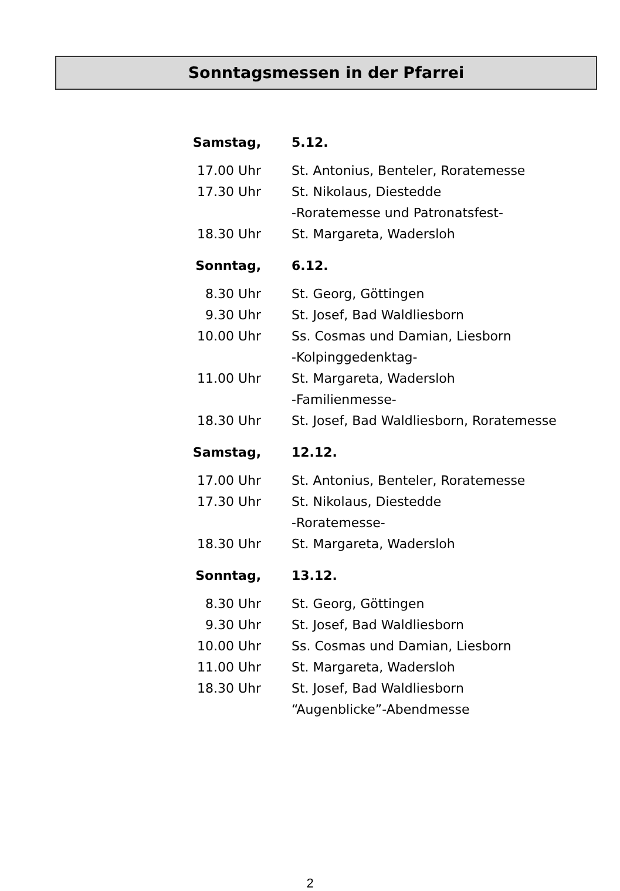Sonntagsmessen in der Pfarrei
| Samstag, | 5.12. |
| --- | --- |
| 17.00 Uhr | St. Antonius, Benteler, Roratemesse |
| 17.30 Uhr | St. Nikolaus, Diestedde -Roratemesse und Patronatsfest- |
| 18.30 Uhr | St. Margareta, Wadersloh |
| Sonntag, | 6.12. |
| 8.30 Uhr | St. Georg, Göttingen |
| 9.30 Uhr | St. Josef, Bad Waldliesborn |
| 10.00 Uhr | Ss. Cosmas und Damian, Liesborn -Kolpinggedenktag- |
| 11.00 Uhr | St. Margareta, Wadersloh -Familienmesse- |
| 18.30 Uhr | St. Josef, Bad Waldliesborn, Roratemesse |
| Samstag, | 12.12. |
| 17.00 Uhr | St. Antonius, Benteler, Roratemesse |
| 17.30 Uhr | St. Nikolaus, Diestedde -Roratemesse- |
| 18.30 Uhr | St. Margareta, Wadersloh |
| Sonntag, | 13.12. |
| 8.30 Uhr | St. Georg, Göttingen |
| 9.30 Uhr | St. Josef, Bad Waldliesborn |
| 10.00 Uhr | Ss. Cosmas und Damian, Liesborn |
| 11.00 Uhr | St. Margareta, Wadersloh |
| 18.30 Uhr | St. Josef, Bad Waldliesborn “Augenblicke”-Abendmesse |
2